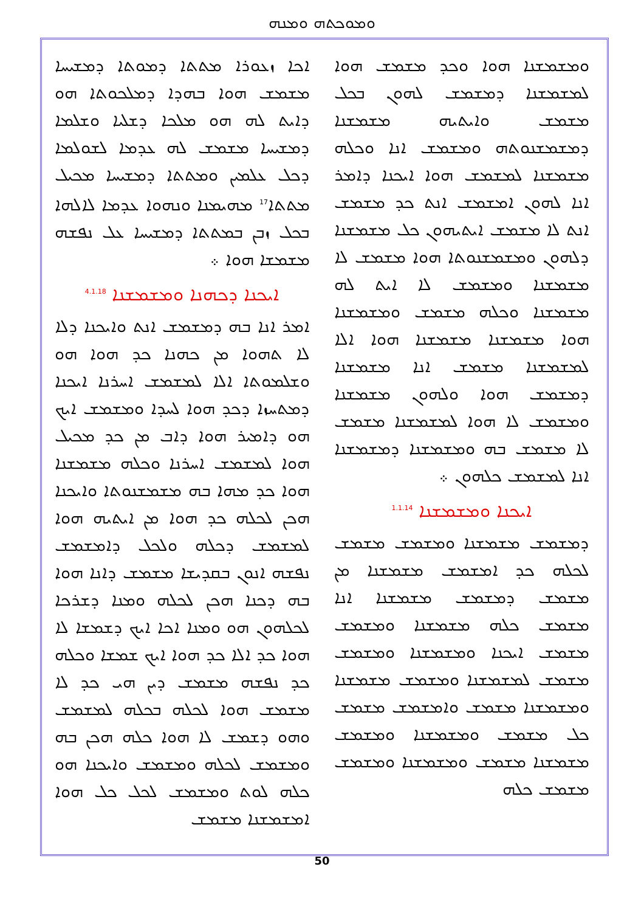ܘܡܘܟܬܗ ܘܡܢܗ
ܐܟܐ ܙܥܘܪܐ ܡܬܬܐ ܕܡܘܬܐ ܕܡܫܝܚܐ ܡܫܡܫ ܗܘܐ ܒܗܕܐ ܕܡܠܟܘܬܐ ܗܘ ܕܐܝܬ ܠܗ ܗܘ ܡܠܟܐ ܕܫܠܝܐ ܘܫܠܡܐ ܕܡܫܝܚܐ ܡܫܡܫ ܠܗ ܥܕܡܐ ܠܫܘܠܡܐ ܕܟܠ ܥܠܡܝܢ ܘܡܬܬܐ ܕܡܫܝܚܐ ܡܟܝܠ ܡܬܬܐ<sup>17</sup> ܡܗܝܡܢܐ ܘܢܗܘܐ ܥܕܡܐ ܠܐܠܗܐ ܒܟܠ ܙܒܢ ܒܡܬܬܐ ܕܡܫܝܚܐ ܥܠ ܢܦܫܗ ܡܫܡܫܐ ܗܘܐ ܀
ܐܝܟܢܐ ܕܟܗܢܐ ܘܡܫܡܫܢܐ <sup>4.1.18</sup>
ܐܡܪ ܐܢܐ ܒܗ ܕܡܫܡܫ ܐܢܬ ܘܐܝܟܢܐ ܕܠܐ ܠܐ ܬܗܘܐ ܡܢ ܟܗܢܐ ܟܕ ܗܘܐ ܗܘ ܘܫܠܡܘܬܐ ܐܠܐ ܠܡܫܡܫ ܐܚܪܢܐ ܐܝܟܢܐ ܕܡܬܚܙܐ ܕܟܕ ܗܘܐ ܠܚܕܐ ܘܡܫܡܫ ܐܝܟ ܗܘ ܕܐܡܝܪ ܗܘܐ ܕܐܒ ܡܢ ܟܕ ܡܟܝܠ ܗܘܐ ܠܡܫܡܫ ܐܚܪܢܐ ܘܟܠܗ ܡܫܡܫܢܐ ܗܘܐ ܟܕ ܡܗܐ ܒܗ ܡܫܡܫܢܘܬܐ ܘܐܝܟܢܐ ܗܟܢ ܠܟܠܗ ܟܕ ܗܘܐ ܡܢ ܐܝܬܝܗ ܗܘܐ ܠܡܫܡܫ ܕܟܠܗ ܘܠܟܠ ܕܐܡܫܡܫ ܢܦܫܗ ܐܢܘܢ ܒܩܕܝܫܐ ܡܫܡܫ ܕܐܢܐ ܗܘܐ ܒܗ ܕܟܢܐ ܗܟܢ ܠܟܠܗ ܘܡܢܐ ܕܫܪܟܐ ܠܟܠܗܘܢ ܗܘ ܘܡܢܐ ܐܟܐ ܐܝܟ ܕܫܡܫܐ ܠܐ ܗܘܐ ܟܕ ܐܠܐ ܟܕ ܗܘܐ ܐܝܟ ܫܡܫܐ ܘܟܠܗ ܟܕ ܢܦܫܗ ܡܫܡܫ ܕܝܢ ܗܝ ܟܕ ܠܐ ܡܫܡܫ ܗܘܐ ܠܟܠܗ ܒܟܠܗ ܠܡܫܡܫ ܘܗܘ ܕܫܡܫ ܠܐ ܗܘܐ ܟܠܗ ܗܟܢ ܒܗ ܘܡܫܡܫ ܠܟܠܗ ܘܡܫܡܫ ܘܐܝܟܢܐ ܗܘ ܟܠܗ ܠܘܬ ܘܡܫܡܫ ܠܟܠ ܟܠ ܗܘܐ ܐܡܫܡܫܢܐ ܡܫܡܫ
ܘܡܫܡܫܢܐ ܗܘܐ ܘܟܕ ܡܫܡܫ ܗܘܐ ܠܡܫܡܫܢܐ ܕܡܫܡܫ ܠܗܘܢ ܒܟܠ ܡܫܡܫ ܘܐܝܬܝܗ ܡܫܡܫܢܐ ܕܡܫܡܫܢܘܬܗ ܘܡܫܡܫ ܐܢܐ ܘܟܠܗ ܡܫܡܫܢܐ ܠܡܫܡܫ ܗܘܐ ܐܝܟܢܐ ܕܐܡܪ ܐܢܐ ܠܗܘܢ ܐܡܫܡܫ ܐܢܬ ܟܕ ܡܫܡܫ ܐܢܬ ܠܐ ܡܫܡܫ ܐܝܬܝܗܘܢ ܟܠ ܡܫܡܫܢܐ ܕܠܗܘܢ ܘܡܫܡܫܢܘܬܐ ܗܘܐ ܡܫܡܫ ܠܐ ܡܫܡܫܢܐ ܘܡܫܡܫ ܠܐ ܐܝܬ ܠܗ ܡܫܡܫܢܐ ܘܟܠܗ ܡܫܡܫ ܘܡܫܡܫܢܐ ܗܘܐ ܡܫܡܫܢܐ ܡܫܡܫܢܐ ܗܘܐ ܐܠܐ ܠܡܫܡܫܢܐ ܡܫܡܫ ܐܢܐ ܡܫܡܫܢܐ ܕܡܫܡܫ ܗܘܐ ܘܠܗܘܢ ܡܫܡܫܢܐ ܘܡܫܡܫ ܠܐ ܗܘܐ ܠܡܫܡܫܢܐ ܡܫܡܫ ܠܐ ܡܫܡܫ ܒܗ ܘܡܫܡܫܢܐ ܕܡܫܡܫܢܐ ܐܢܐ ܠܡܫܡܫ ܟܠܗܘܢ ܀
ܐܝܟܢܐ ܘܡܫܡܫܢܐ <sup>1.1.14</sup>
ܕܡܫܡܫ ܡܫܡܫܢܐ ܘܡܫܡܫ ܡܫܡܫ ܠܟܠܗ ܟܕ ܐܡܫܡܫ ܡܫܡܫܢܐ ܡܢ ܡܫܡܫ ܕܡܫܡܫ ܡܫܡܫܢܐ ܐܢܐ ܡܫܡܫ ܟܠܗ ܡܫܡܫܢܐ ܘܡܫܡܫ ܡܫܡܫ ܐܝܟܢܐ ܘܡܫܡܫܢܐ ܘܡܫܡܫ ܡܫܡܫ ܠܡܫܡܫܢܐ ܘܡܫܡܫ ܡܫܡܫܢܐ ܘܡܫܡܫܢܐ ܡܫܡܫ ܘܐܡܫܡܫ ܡܫܡܫ ܟܠ ܡܫܡܫ ܘܡܫܡܫܢܐ ܘܡܫܡܫ ܡܫܡܫܢܐ ܡܫܡܫ ܘܡܫܡܫܢܐ ܘܡܫܡܫ ܡܫܡܫ ܟܠܗ
50